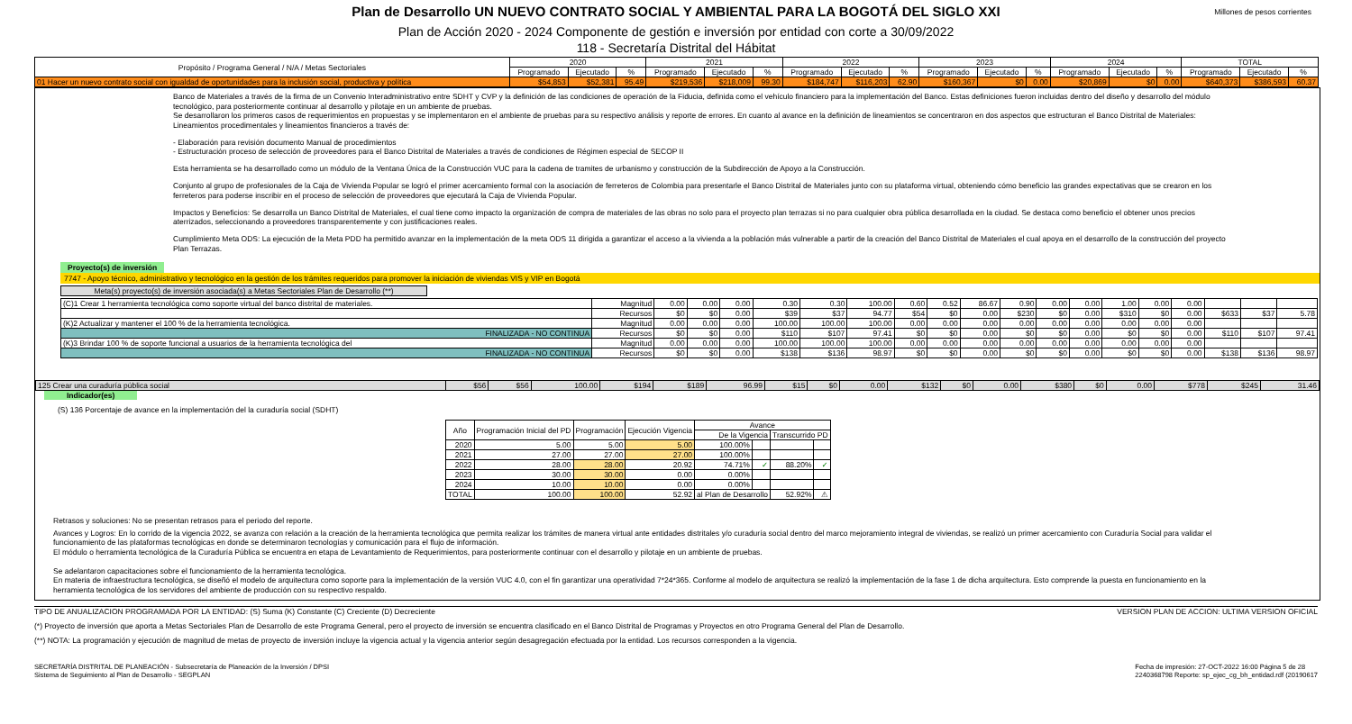Millones de pesos corrientes
Plan de Desarrollo UN NUEVO CONTRATO SOCIAL Y AMBIENTAL PARA LA BOGOTÁ DEL SIGLO XXI
Plan de Acción 2020 - 2024 Componente de gestión e inversión por entidad con corte a 30/09/2022
118 - Secretaría Distrital del Hábitat
| Propósito / Programa General / N/A / Metas Sectoriales | 2020 | | | 2021 | | | 2022 | | | 2023 | | | 2024 | | | TOTAL | | |
| --- | --- | --- | --- | --- | --- | --- | --- | --- | --- | --- | --- | --- | --- | --- | --- | --- | --- | --- |
| | Programado | Ejecutado | % | Programado | Ejecutado | % | Programado | Ejecutado | % | Programado | Ejecutado | % | Programado | Ejecutado | % | Programado | Ejecutado | % |
| 01 Hacer un nuevo contrato social con igualdad de oportunidades para la inclusión social, productiva y política | $54,853 | $52,381 | 95.49 | $219,536 | $218,009 | 99.30 | $184,747 | $116,203 | 62.90 | $160,367 | $0 | 0.00 | $20,869 | $0 | 0.00 | $640,373 | $386,593 | 60.37 |
Banco de Materiales a través de la firma de un Convenio Interadministrativo entre SDHT y CVP y la definición de las condiciones de operación de la Fiducia, definida como el vehículo financiero para la implementación del Banco. Estas definiciones fueron incluidas dentro del diseño y desarrollo del módulo tecnológico, para posteriormente continuar al desarrollo y pilotaje en un ambiente de pruebas.
Se desarrollaron los primeros casos de requerimientos en propuestas y se implementaron en el ambiente de pruebas para su respectivo análisis y reporte de errores. En cuanto al avance en la definición de lineamientos se concentraron en dos aspectos que estructuran el Banco Distrital de Materiales: Lineamientos procedimentales y lineamientos financieros a través de:
- Elaboración para revisión documento Manual de procedimientos
- Estructuración proceso de selección de proveedores para el Banco Distrital de Materiales a través de condiciones de Régimen especial de SECOP II
Esta herramienta se ha desarrollado como un módulo de la Ventana Única de la Construcción VUC para la cadena de tramites de urbanismo y construcción de la Subdirección de Apoyo a la Construcción.
Conjunto al grupo de profesionales de la Caja de Vivienda Popular se logró el primer acercamiento formal con la asociación de ferreteros de Colombia para presentarle el Banco Distrital de Materiales junto con su plataforma virtual, obteniendo cómo beneficio las grandes expectativas que se crearon en los ferreteros para poderse inscribir en el proceso de selección de proveedores que ejecutará la Caja de Vivienda Popular.
Impactos y Beneficios: Se desarrolla un Banco Distrital de Materiales, el cual tiene como impacto la organización de compra de materiales de las obras no solo para el proyecto plan terrazas si no para cualquier obra pública desarrollada en la ciudad. Se destaca como beneficio el obtener unos precios aterrizados, seleccionando a proveedores transparentemente y con justificaciones reales.
Cumplimiento Meta ODS: La ejecución de la Meta PDD ha permitido avanzar en la implementación de la meta ODS 11 dirigida a garantizar el acceso a la vivienda a la población más vulnerable a partir de la creación del Banco Distrital de Materiales el cual apoya en el desarrollo de la construcción del proyecto Plan Terrazas.
Proyecto(s) de inversión
7747 - Apoyo técnico, administrativo y tecnológico en la gestión de los trámites requeridos para promover la iniciación de viviendas VIS y VIP en Bogotá
Meta(s) proyecto(s) de inversión asociada(s) a Metas Sectoriales Plan de Desarrollo (**)
| (C)1 Crear 1 herramienta tecnológica como soporte virtual del banco distrital de materiales. | Magnitud | 0.00 | 0.00 | 0.00 | 0.30 | 0.30 | 100.00 | 0.60 | 0.52 | 86.67 | 0.90 | 0.00 | 0.00 | 1.00 | 0.00 | 0.00 | | | |
| | Recursos | $0 | $0 | 0.00 | $39 | $37 | 94.77 | $54 | $0 | 0.00 | $230 | $0 | 0.00 | $310 | $0 | 0.00 | $633 | $37 | 5.78 |
| (K)2 Actualizar y mantener el 100 % de la herramienta tecnológica. | Magnitud | 0.00 | 0.00 | 0.00 | 100.00 | 100.00 | 100.00 | 0.00 | 0.00 | 0.00 | 0.00 | 0.00 | 0.00 | 0.00 | 0.00 | 0.00 | | | |
| FINALIZADA - NO CONTINUA | Recursos | $0 | $0 | 0.00 | $110 | $107 | 97.41 | $0 | $0 | 0.00 | $0 | $0 | 0.00 | $0 | $0 | 0.00 | $110 | $107 | 97.41 |
| (K)3 Brindar 100 % de soporte funcional a usuarios de la herramienta tecnológica del | Magnitud | 0.00 | 0.00 | 0.00 | 100.00 | 100.00 | 100.00 | 0.00 | 0.00 | 0.00 | 0.00 | 0.00 | 0.00 | 0.00 | 0.00 | 0.00 | | | |
| FINALIZADA - NO CONTINUA | Recursos | $0 | $0 | 0.00 | $138 | $136 | 98.97 | $0 | $0 | 0.00 | $0 | $0 | 0.00 | $0 | $0 | 0.00 | $138 | $136 | 98.97 |
| 125 Crear una curaduría pública social | $56 | $56 | 100.00 | $194 | $189 | 96.99 | $15 | $0 | 0.00 | $132 | $0 | 0.00 | $380 | $0 | 0.00 | $778 | $245 | 31.46 |
Indicador(es)
(S) 136 Porcentaje de avance en la implementación del la curaduría social (SDHT)
| Año | Programación Inicial del PD | Programación | Ejecución Vigencia | Avance | | | |
| | | | | De la Vigencia | | Transcurrido PD | |
| 2020 | 5.00 | 5.00 | 5.00 | 100.00% | | | |
| 2021 | 27.00 | 27.00 | 27.00 | 100.00% | | | |
| 2022 | 28.00 | 28.00 | 20.92 | 74.71% | ✓ | 88.20% | ✓ |
| 2023 | 30.00 | 30.00 | 0.00 | 0.00% | | | |
| 2024 | 10.00 | 10.00 | 0.00 | 0.00% | | | |
| TOTAL | 100.00 | 100.00 | 52.92 | al Plan de Desarrollo | | 52.92% | ⚠ |
Retrasos y soluciones: No se presentan retrasos para el periodo del reporte.
Avances y Logros: En lo corrido de la vigencia 2022, se avanza con relación a la creación de la herramienta tecnológica que permita realizar los trámites de manera virtual ante entidades distritales y/o curaduría social dentro del marco mejoramiento integral de viviendas, se realizó un primer acercamiento con Curaduría Social para validar el funcionamiento de las plataformas tecnológicas en donde se determinaron tecnologías y comunicación para el flujo de información.
El módulo o herramienta tecnológica de la Curaduría Pública se encuentra en etapa de Levantamiento de Requerimientos, para posteriormente continuar con el desarrollo y pilotaje en un ambiente de pruebas.
Se adelantaron capacitaciones sobre el funcionamiento de la herramienta tecnológica.
En materia de infraestructura tecnológica, se diseñó el modelo de arquitectura como soporte para la implementación de la versión VUC 4.0, con el fin garantizar una operatividad 7*24*365. Conforme al modelo de arquitectura se realizó la implementación de la fase 1 de dicha arquitectura. Esto comprende la puesta en funcionamiento en la herramienta tecnológica de los servidores del ambiente de producción con su respectivo respaldo.
TIPO DE ANUALIZACION PROGRAMADA POR LA ENTIDAD: (S) Suma (K) Constante (C) Creciente (D) Decreciente VERSION PLAN DE ACCION: ULTIMA VERSION OFICIAL
(*) Proyecto de inversión que aporta a Metas Sectoriales Plan de Desarrollo de este Programa General, pero el proyecto de inversión se encuentra clasificado en el Banco Distrital de Programas y Proyectos en otro Programa General del Plan de Desarrollo.
(**) NOTA: La programación y ejecución de magnitud de metas de proyecto de inversión incluye la vigencia actual y la vigencia anterior según desagregación efectuada por la entidad. Los recursos corresponden a la vigencia.
SECRETARÍA DISTRITAL DE PLANEACIÓN - Subsecretaría de Planeación de la Inversión / DPSI
Sistema de Seguimiento al Plan de Desarrollo - SEGPLAN Fecha de impresión: 27-OCT-2022 16:00 Página 5 de 28
2240368798 Reporte: sp_ejec_cg_bh_entidad.rdf (20190617